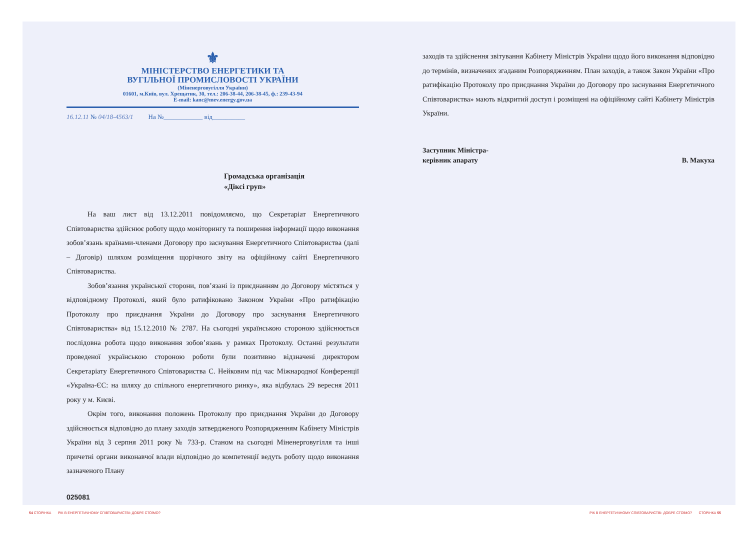⚜
МІНІСТЕРСТВО ЕНЕРГЕТИКИ ТА
ВУГІЛЬНОЇ ПРОМИСЛОВОСТІ УКРАЇНИ
(Міненерговугілля України)
01601, м.Київ, вул. Хрещатик, 30, тел.: 206-38-44, 206-38-45, ф.: 239-43-94
E-mail: kanc@mev.energy.gov.ua
16.12.11 № 04/18-4563/1 На №____________ від__________
Громадська організація
«Діксі груп»
На ваш лист від 13.12.2011 повідомляємо, що Секретаріат Енергетичного Співтовариства здійснює роботу щодо моніторингу та поширення інформації щодо виконання зобов’язань країнами-членами Договору про заснування Енергетичного Співтовариства (далі – Договір) шляхом розміщення щорічного звіту на офіційному сайті Енергетичного Співтовариства.
Зобов’язання української сторони, пов’язані із приєднанням до Договору містяться у відповідному Протоколі, який було ратифіковано Законом України «Про ратифікацію Протоколу про приєднання України до Договору про заснування Енергетичного Співтовариства» від 15.12.2010 № 2787. На сьогодні українською стороною здійснюється послідовна робота щодо виконання зобов’язань у рамках Протоколу. Останні результати проведеної українською стороною роботи були позитивно відзначені директором Секретаріату Енергетичного Співтовариства С. Нейковим під час Міжнародної Конференції «Україна-ЄС: на шляху до спільного енергетичного ринку», яка відбулась 29 вересня 2011 року у м. Києві.
Окрім того, виконання положень Протоколу про приєднання України до Договору здійснюється відповідно до плану заходів затвердженого Розпорядженням Кабінету Міністрів України від 3 серпня 2011 року № 733-р. Станом на сьогодні Міненерговугілля та інші причетні органи виконавчої влади відповідно до компетенції ведуть роботу щодо виконання зазначеного Плану
025081
заходів та здійснення звітування Кабінету Міністрів України щодо його виконання відповідно до термінів, визначених згаданим Розпорядженням. План заходів, а також Закон України «Про ратифікацію Протоколу про приєднання України до Договору про заснування Енергетичного Співтовариства» мають відкритий доступ і розміщені на офіційному сайті Кабінету Міністрів України.
Заступник Міністра-
керівник апарату В. Макуха
54 СТОРІНКА РІК В ЕНЕРГЕТИЧНОМУ СПІВТОВАРИСТВІ: ДОБРЕ СТОЇМО? РІК В ЕНЕРГЕТИЧНОМУ СПІВТОВАРИСТВІ: ДОБРЕ СТОЇМО? СТОРІНКА 55